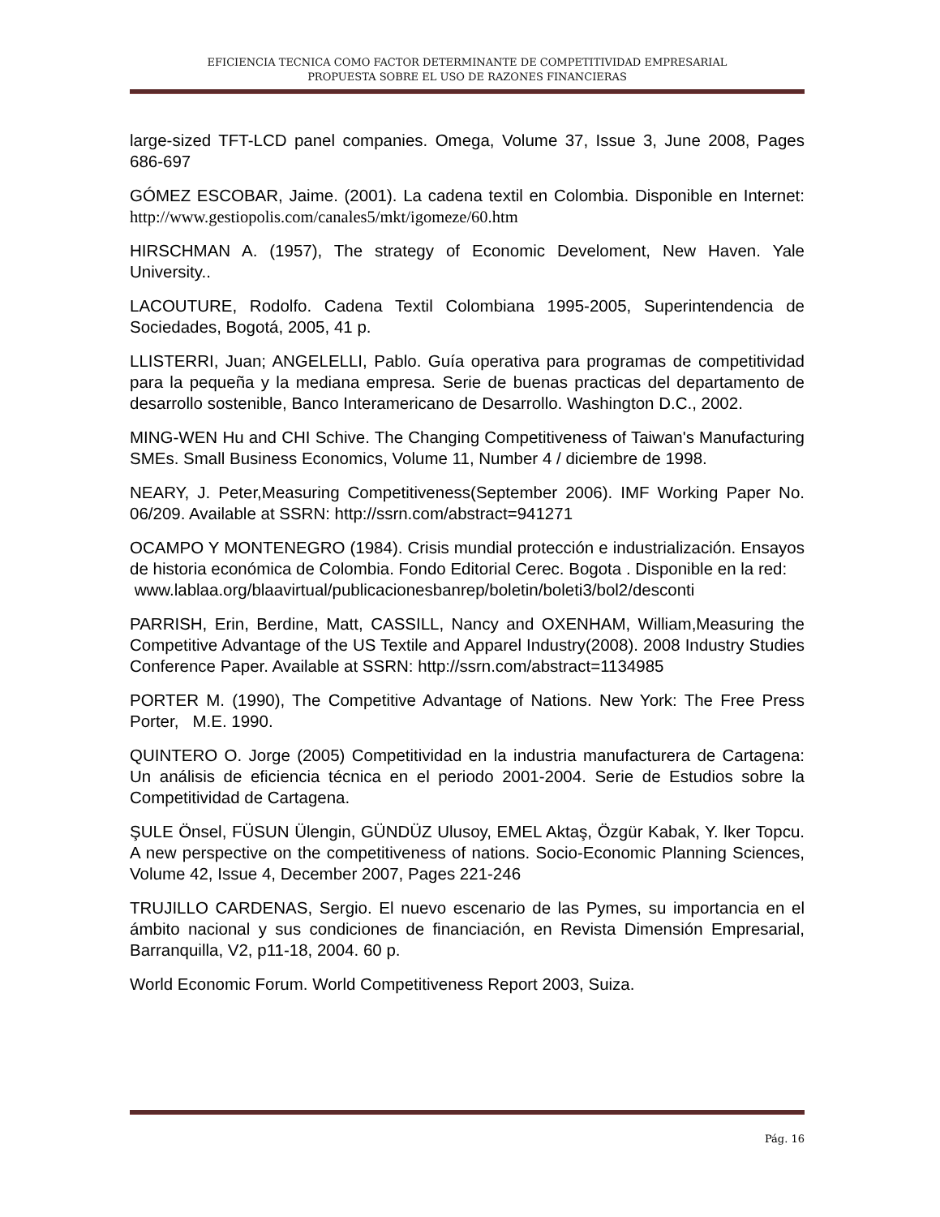EFICIENCIA TECNICA COMO FACTOR DETERMINANTE DE COMPETITIVIDAD EMPRESARIAL
PROPUESTA SOBRE EL USO DE RAZONES FINANCIERAS
large-sized TFT-LCD panel companies. Omega, Volume 37, Issue 3, June 2008, Pages 686-697
GÓMEZ ESCOBAR, Jaime. (2001). La cadena textil en Colombia. Disponible en Internet: http://www.gestiopolis.com/canales5/mkt/igomeze/60.htm
HIRSCHMAN A. (1957), The strategy of Economic Develoment, New Haven. Yale University..
LACOUTURE, Rodolfo. Cadena Textil Colombiana 1995-2005, Superintendencia de Sociedades, Bogotá, 2005, 41 p.
LLISTERRI, Juan; ANGELELLI, Pablo. Guía operativa para programas de competitividad para la pequeña y la mediana empresa. Serie de buenas practicas del departamento de desarrollo sostenible, Banco Interamericano de Desarrollo. Washington D.C., 2002.
MING-WEN Hu and CHI Schive. The Changing Competitiveness of Taiwan's Manufacturing SMEs. Small Business Economics, Volume 11, Number 4 / diciembre de 1998.
NEARY, J. Peter,Measuring Competitiveness(September 2006). IMF Working Paper No. 06/209. Available at SSRN: http://ssrn.com/abstract=941271
OCAMPO Y MONTENEGRO (1984). Crisis mundial protección e industrialización. Ensayos de historia económica de Colombia. Fondo Editorial Cerec. Bogota . Disponible en la red:
www.lablaa.org/blaavirtual/publicacionesbanrep/boletin/boleti3/bol2/desconti
PARRISH, Erin, Berdine, Matt, CASSILL, Nancy and OXENHAM, William,Measuring the Competitive Advantage of the US Textile and Apparel Industry(2008). 2008 Industry Studies Conference Paper. Available at SSRN: http://ssrn.com/abstract=1134985
PORTER M. (1990), The Competitive Advantage of Nations. New York: The Free Press Porter, M.E. 1990.
QUINTERO O. Jorge (2005) Competitividad en la industria manufacturera de Cartagena: Un análisis de eficiencia técnica en el periodo 2001-2004. Serie de Estudios sobre la Competitividad de Cartagena.
ŞULE Önsel, FÜSUN Ülengin, GÜNDÜZ Ulusoy, EMEL Aktaş, Özgür Kabak, Y. lker Topcu. A new perspective on the competitiveness of nations. Socio-Economic Planning Sciences, Volume 42, Issue 4, December 2007, Pages 221-246
TRUJILLO CARDENAS, Sergio. El nuevo escenario de las Pymes, su importancia en el ámbito nacional y sus condiciones de financiación, en Revista Dimensión Empresarial, Barranquilla, V2, p11-18, 2004. 60 p.
World Economic Forum. World Competitiveness Report 2003, Suiza.
Pág. 16